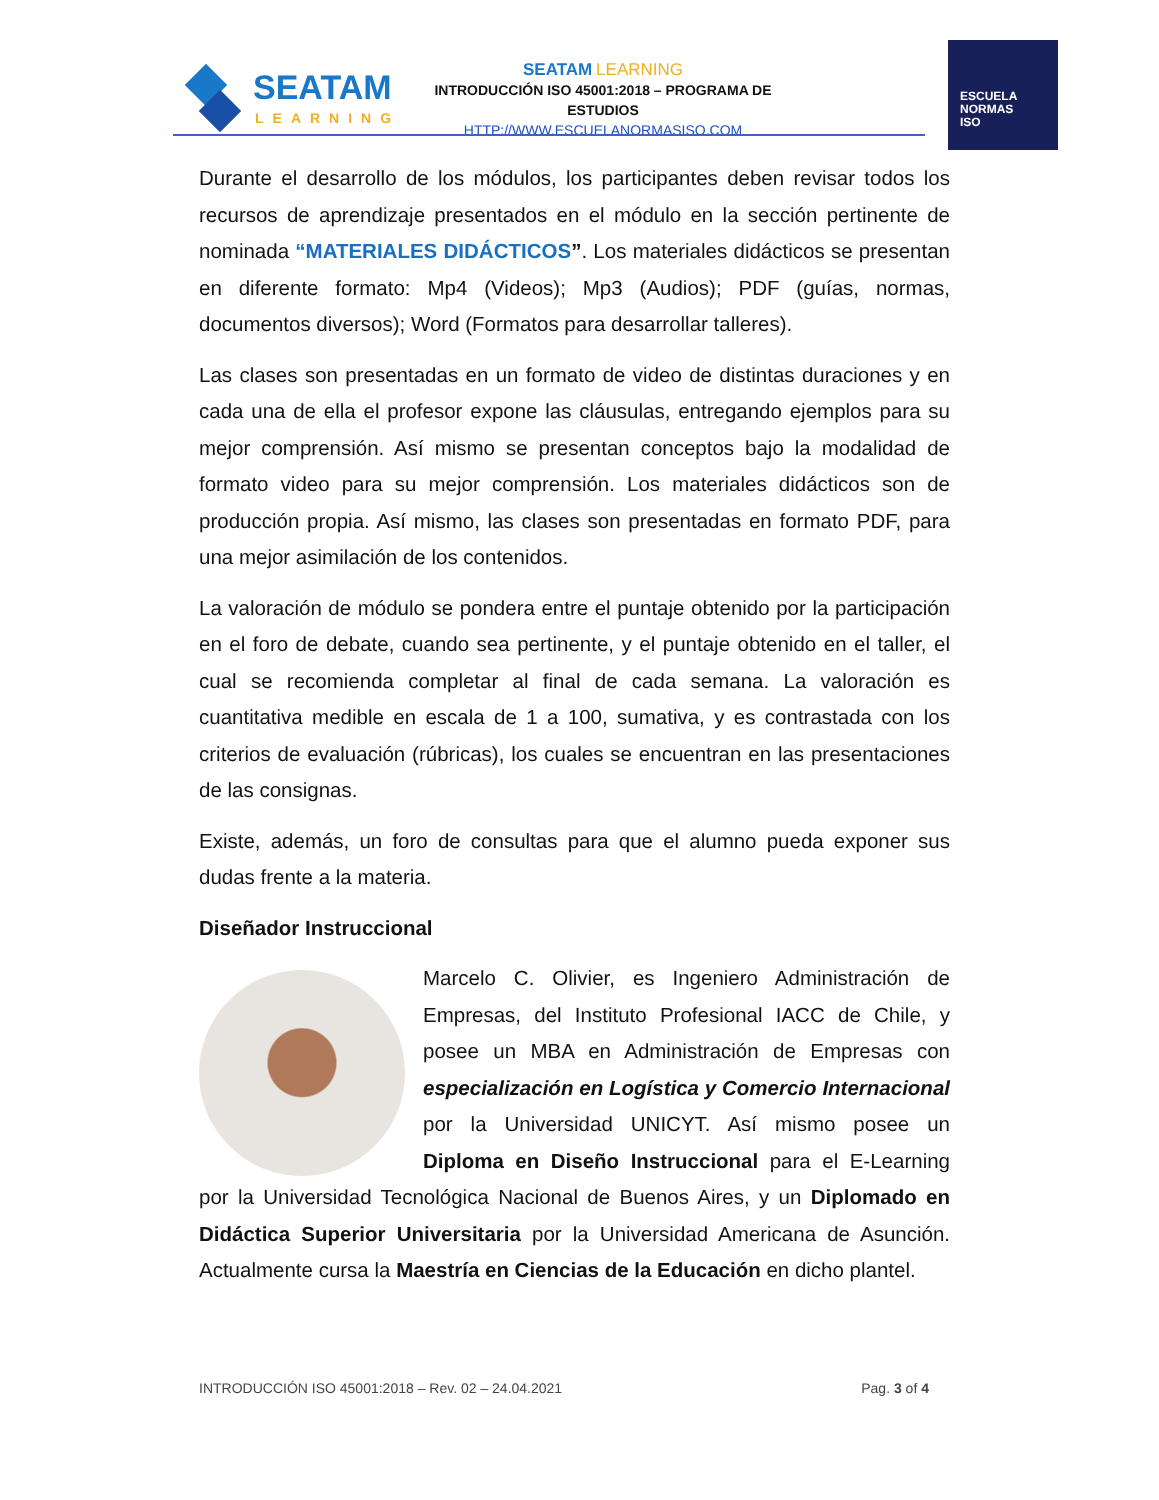SEATAM
LEARNING
SEATAM LEARNING
INTRODUCCIÓN ISO 45001:2018 – PROGRAMA DE ESTUDIOS
HTTP://WWW.ESCUELANORMASISO.COM
ESCUELA
NORMAS
ISO
Durante el desarrollo de los módulos, los participantes deben revisar todos los recursos de aprendizaje presentados en el módulo en la sección pertinente de nominada “MATERIALES DIDÁCTICOS”. Los materiales didácticos se presentan en diferente formato: Mp4 (Videos); Mp3 (Audios); PDF (guías, normas, documentos diversos); Word (Formatos para desarrollar talleres).
Las clases son presentadas en un formato de video de distintas duraciones y en cada una de ella el profesor expone las cláusulas, entregando ejemplos para su mejor comprensión. Así mismo se presentan conceptos bajo la modalidad de formato video para su mejor comprensión. Los materiales didácticos son de producción propia. Así mismo, las clases son presentadas en formato PDF, para una mejor asimilación de los contenidos.
La valoración de módulo se pondera entre el puntaje obtenido por la participación en el foro de debate, cuando sea pertinente, y el puntaje obtenido en el taller, el cual se recomienda completar al final de cada semana. La valoración es cuantitativa medible en escala de 1 a 100, sumativa, y es contrastada con los criterios de evaluación (rúbricas), los cuales se encuentran en las presentaciones de las consignas.
Existe, además, un foro de consultas para que el alumno pueda exponer sus dudas frente a la materia.
Diseñador Instruccional
Marcelo C. Olivier, es Ingeniero Administración de Empresas, del Instituto Profesional IACC de Chile, y posee un MBA en Administración de Empresas con especialización en Logística y Comercio Internacional por la Universidad UNICYT. Así mismo posee un Diploma en Diseño Instruccional para el E-Learning por la Universidad Tecnológica Nacional de Buenos Aires, y un Diplomado en Didáctica Superior Universitaria por la Universidad Americana de Asunción. Actualmente cursa la Maestría en Ciencias de la Educación en dicho plantel.
INTRODUCCIÓN ISO 45001:2018 – Rev. 02 – 24.04.2021 Pag. 3 of 4